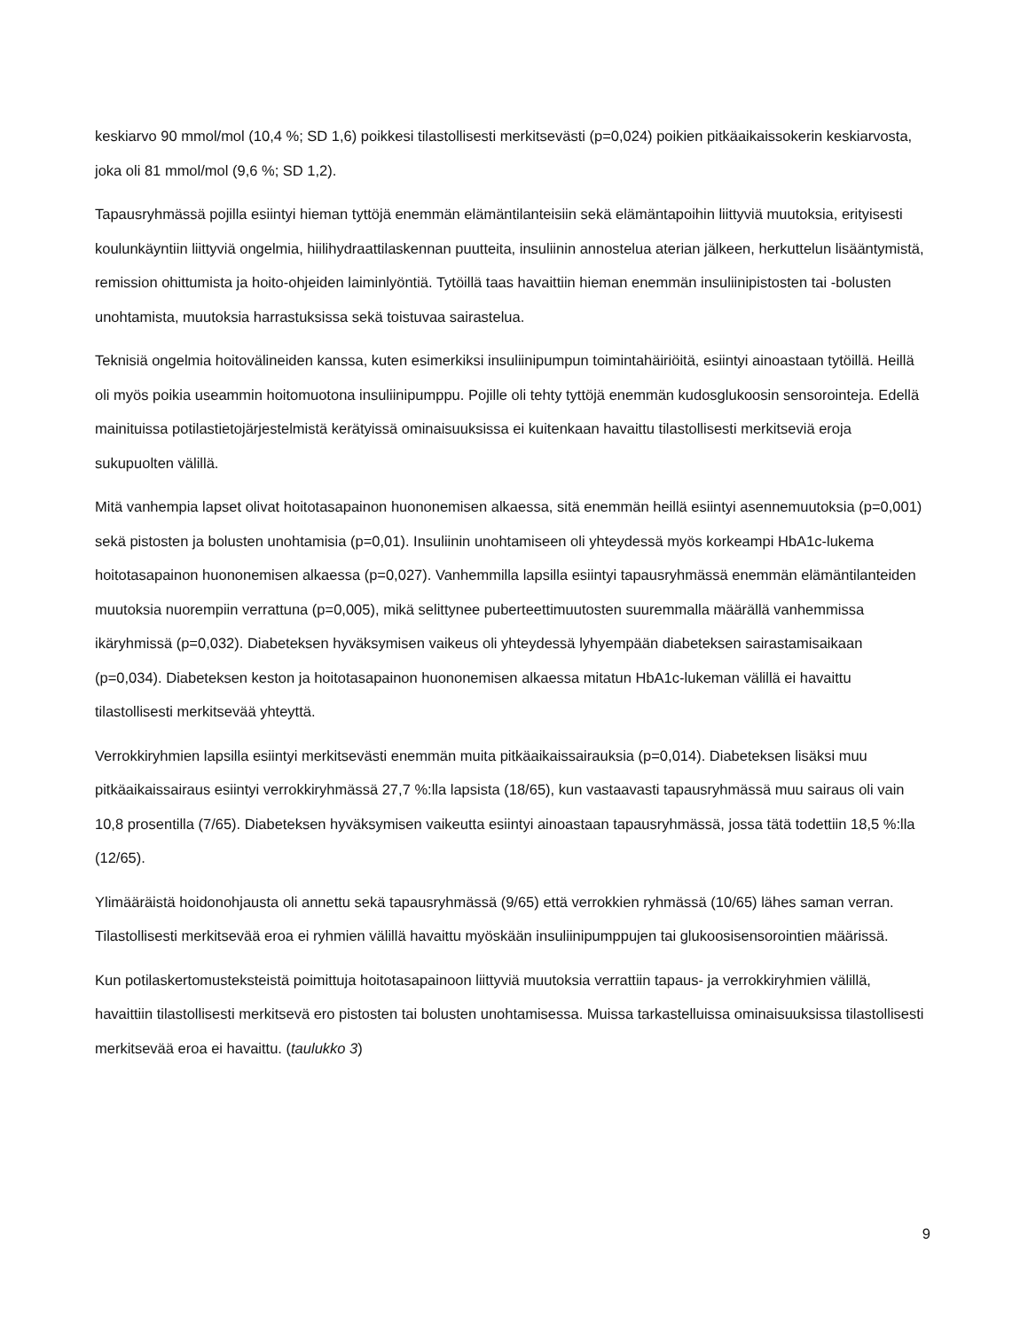keskiarvo 90 mmol/mol (10,4 %; SD 1,6) poikkesi tilastollisesti merkitsevästi (p=0,024) poikien pitkäaikaissokerin keskiarvosta, joka oli 81 mmol/mol (9,6 %; SD 1,2).
Tapausryhmässä pojilla esiintyi hieman tyttöjä enemmän elämäntilanteisiin sekä elämäntapoihin liittyviä muutoksia, erityisesti koulunkäyntiin liittyviä ongelmia, hiilihydraattilaskennan puutteita, insuliinin annostelua aterian jälkeen, herkuttelun lisääntymistä, remission ohittumista ja hoito-ohjeiden laiminlyöntiä. Tytöillä taas havaittiin hieman enemmän insuliinipistosten tai -bolusten unohtamista, muutoksia harrastuksissa sekä toistuvaa sairastelua.
Teknisiä ongelmia hoitovälineiden kanssa, kuten esimerkiksi insuliinipumpun toimintahäiriöitä, esiintyi ainoastaan tytöillä. Heillä oli myös poikia useammin hoitomuotona insuliinipumppu. Pojille oli tehty tyttöjä enemmän kudosglukoosin sensorointeja. Edellä mainituissa potilastietojärjestelmistä kerätyissä ominaisuuksissa ei kuitenkaan havaittu tilastollisesti merkitseviä eroja sukupuolten välillä.
Mitä vanhempia lapset olivat hoitotasapainon huononemisen alkaessa, sitä enemmän heillä esiintyi asennemuutoksia (p=0,001) sekä pistosten ja bolusten unohtamisia (p=0,01). Insuliinin unohtamiseen oli yhteydessä myös korkeampi HbA1c-lukema hoitotasapainon huononemisen alkaessa (p=0,027). Vanhemmilla lapsilla esiintyi tapausryhmässä enemmän elämäntilanteiden muutoksia nuorempiin verrattuna (p=0,005), mikä selittynee puberteettimuutosten suuremmalla määrällä vanhemmissa ikäryhmissä (p=0,032). Diabeteksen hyväksymisen vaikeus oli yhteydessä lyhyempään diabeteksen sairastamisaikaan (p=0,034). Diabeteksen keston ja hoitotasapainon huononemisen alkaessa mitatun HbA1c-lukeman välillä ei havaittu tilastollisesti merkitsevää yhteyttä.
Verrokkiryhmien lapsilla esiintyi merkitsevästi enemmän muita pitkäaikaissairauksia (p=0,014). Diabeteksen lisäksi muu pitkäaikaissairaus esiintyi verrokkiryhmässä 27,7 %:lla lapsista (18/65), kun vastaavasti tapausryhmässä muu sairaus oli vain 10,8 prosentilla (7/65). Diabeteksen hyväksymisen vaikeutta esiintyi ainoastaan tapausryhmässä, jossa tätä todettiin 18,5 %:lla (12/65).
Ylimääräistä hoidonohjausta oli annettu sekä tapausryhmässä (9/65) että verrokkien ryhmässä (10/65) lähes saman verran. Tilastollisesti merkitsevää eroa ei ryhmien välillä havaittu myöskään insuliinipumppujen tai glukoosisensorointien määrissä.
Kun potilaskertomusteksteistä poimittuja hoitotasapainoon liittyviä muutoksia verrattiin tapaus- ja verrokkiryhmien välillä, havaittiin tilastollisesti merkitsevä ero pistosten tai bolusten unohtamisessa. Muissa tarkastelluissa ominaisuuksissa tilastollisesti merkitsevää eroa ei havaittu. (taulukko 3)
9